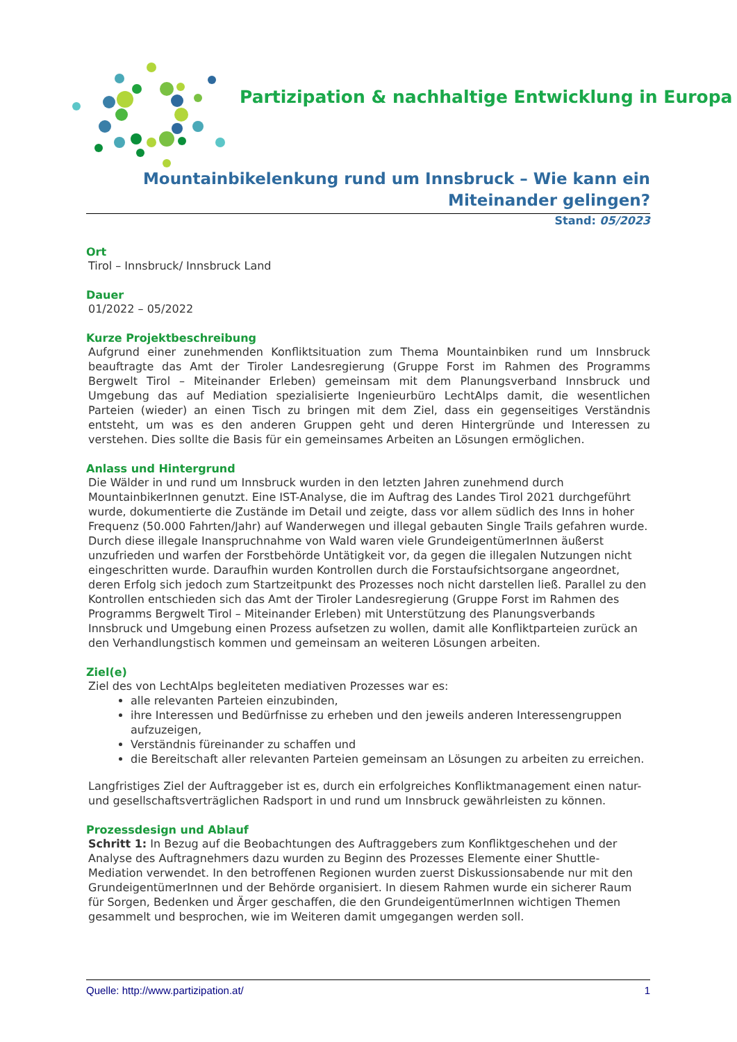Partizipation & nachhaltige Entwicklung in Europa
Mountainbikelenkung rund um Innsbruck – Wie kann ein Miteinander gelingen?
Stand: 05/2023
Ort
Tirol – Innsbruck/ Innsbruck Land
Dauer
01/2022 – 05/2022
Kurze Projektbeschreibung
Aufgrund einer zunehmenden Konfliktsituation zum Thema Mountainbiken rund um Innsbruck beauftragte das Amt der Tiroler Landesregierung (Gruppe Forst im Rahmen des Programms Bergwelt Tirol – Miteinander Erleben) gemeinsam mit dem Planungsverband Innsbruck und Umgebung das auf Mediation spezialisierte Ingenieurbüro LechtAlps damit, die wesentlichen Parteien (wieder) an einen Tisch zu bringen mit dem Ziel, dass ein gegenseitiges Verständnis entsteht, um was es den anderen Gruppen geht und deren Hintergründe und Interessen zu verstehen. Dies sollte die Basis für ein gemeinsames Arbeiten an Lösungen ermöglichen.
Anlass und Hintergrund
Die Wälder in und rund um Innsbruck wurden in den letzten Jahren zunehmend durch MountainbikerInnen genutzt. Eine IST-Analyse, die im Auftrag des Landes Tirol 2021 durchgeführt wurde, dokumentierte die Zustände im Detail und zeigte, dass vor allem südlich des Inns in hoher Frequenz (50.000 Fahrten/Jahr) auf Wanderwegen und illegal gebauten Single Trails gefahren wurde. Durch diese illegale Inanspruchnahme von Wald waren viele GrundeigentümerInnen äußerst unzufrieden und warfen der Forstbehörde Untätigkeit vor, da gegen die illegalen Nutzungen nicht eingeschritten wurde. Daraufhin wurden Kontrollen durch die Forstaufsichtsorgane angeordnet, deren Erfolg sich jedoch zum Startzeitpunkt des Prozesses noch nicht darstellen ließ. Parallel zu den Kontrollen entschieden sich das Amt der Tiroler Landesregierung (Gruppe Forst im Rahmen des Programms Bergwelt Tirol – Miteinander Erleben) mit Unterstützung des Planungsverbands Innsbruck und Umgebung einen Prozess aufsetzen zu wollen, damit alle Konfliktparteien zurück an den Verhandlungstisch kommen und gemeinsam an weiteren Lösungen arbeiten.
Ziel(e)
Ziel des von LechtAlps begleiteten mediativen Prozesses war es:
alle relevanten Parteien einzubinden,
ihre Interessen und Bedürfnisse zu erheben und den jeweils anderen Interessengruppen aufzuzeigen,
Verständnis füreinander zu schaffen und
die Bereitschaft aller relevanten Parteien gemeinsam an Lösungen zu arbeiten zu erreichen.
Langfristiges Ziel der Auftraggeber ist es, durch ein erfolgreiches Konfliktmanagement einen natur- und gesellschaftsverträglichen Radsport in und rund um Innsbruck gewährleisten zu können.
Prozessdesign und Ablauf
Schritt 1: In Bezug auf die Beobachtungen des Auftraggebers zum Konfliktgeschehen und der Analyse des Auftragnehmers dazu wurden zu Beginn des Prozesses Elemente einer Shuttle-Mediation verwendet. In den betroffenen Regionen wurden zuerst Diskussionsabende nur mit den GrundeigentümerInnen und der Behörde organisiert. In diesem Rahmen wurde ein sicherer Raum für Sorgen, Bedenken und Ärger geschaffen, die den GrundeigentümerInnen wichtigen Themen gesammelt und besprochen, wie im Weiteren damit umgegangen werden soll.
Quelle: http://www.partizipation.at/ 1